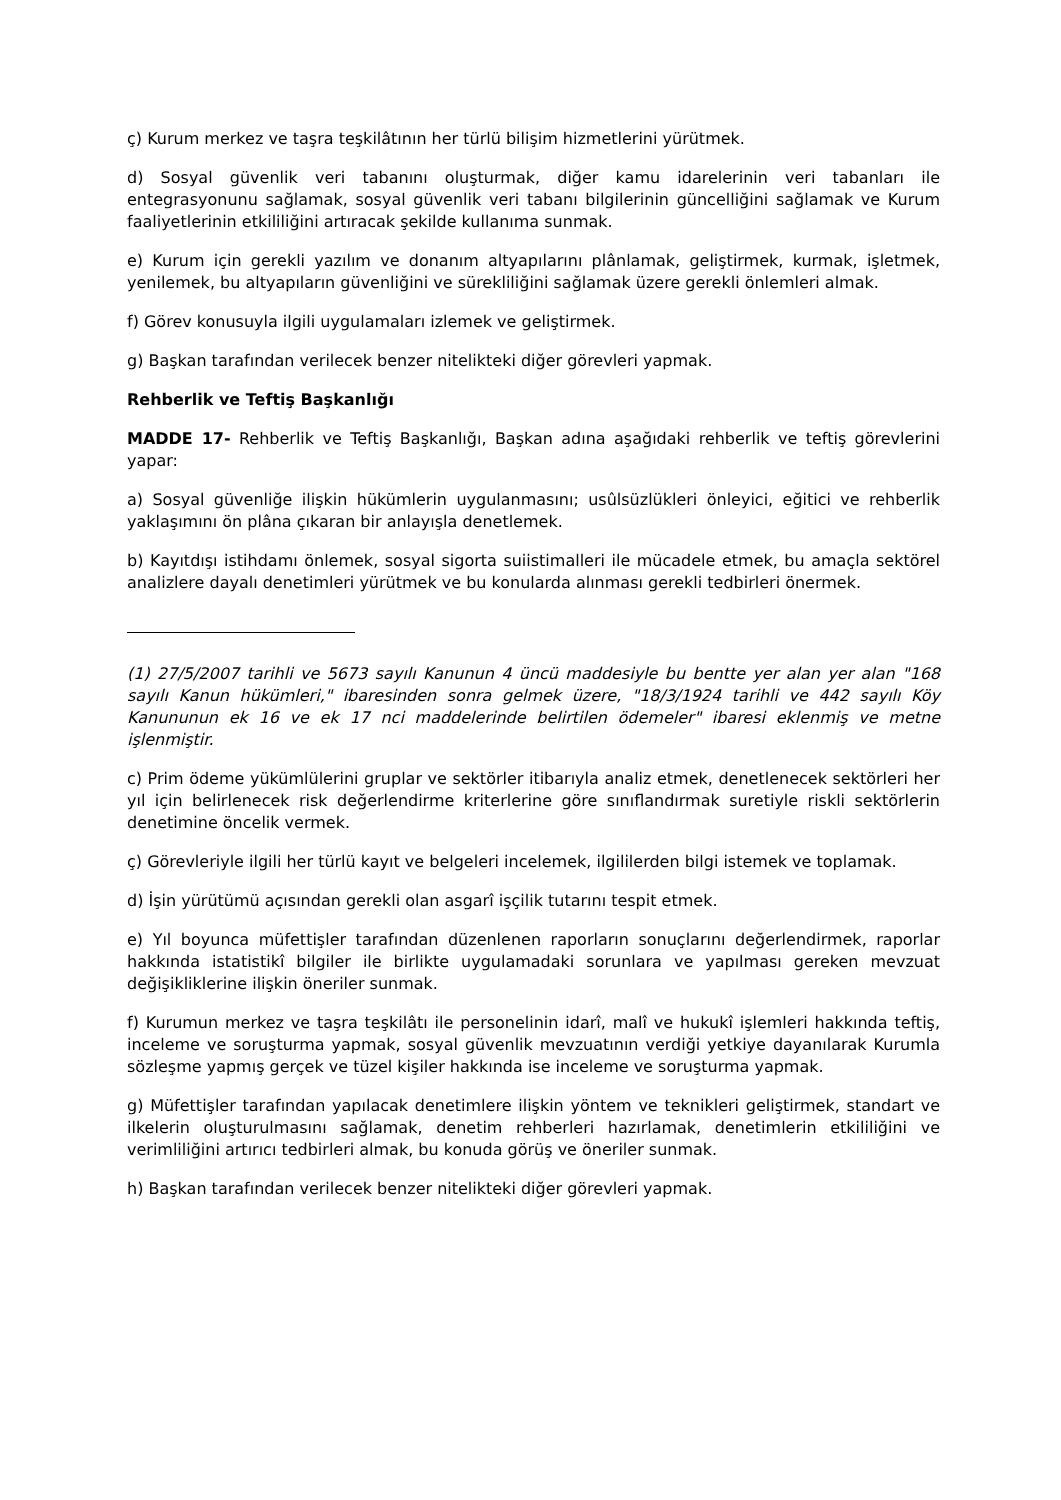ç) Kurum merkez ve taşra teşkilâtının her türlü bilişim hizmetlerini yürütmek.
d) Sosyal güvenlik veri tabanını oluşturmak, diğer kamu idarelerinin veri tabanları ile entegrasyonunu sağlamak, sosyal güvenlik veri tabanı bilgilerinin güncelliğini sağlamak ve Kurum faaliyetlerinin etkililiğini artıracak şekilde kullanıma sunmak.
e) Kurum için gerekli yazılım ve donanım altyapılarını plânlamak, geliştirmek, kurmak, işletmek, yenilemek, bu altyapıların güvenliğini ve sürekliliğini sağlamak üzere gerekli önlemleri almak.
f) Görev konusuyla ilgili uygulamaları izlemek ve geliştirmek.
g) Başkan tarafından verilecek benzer nitelikteki diğer görevleri yapmak.
Rehberlik ve Teftiş Başkanlığı
MADDE 17- Rehberlik ve Teftiş Başkanlığı, Başkan adına aşağıdaki rehberlik ve teftiş görevlerini yapar:
a) Sosyal güvenliğe ilişkin hükümlerin uygulanmasını; usûlsüzlükleri önleyici, eğitici ve rehberlik yaklaşımını ön plâna çıkaran bir anlayışla denetlemek.
b) Kayıtdışı istihdamı önlemek, sosyal sigorta suiistimalleri ile mücadele etmek, bu amaçla sektörel analizlere dayalı denetimleri yürütmek ve bu konularda alınması gerekli tedbirleri önermek.
(1) 27/5/2007 tarihli ve 5673 sayılı Kanunun 4 üncü maddesiyle bu bentte yer alan yer alan "168 sayılı Kanun hükümleri," ibaresinden sonra gelmek üzere, "18/3/1924 tarihli ve 442 sayılı Köy Kanununun ek 16 ve ek 17 nci maddelerinde belirtilen ödemeler" ibaresi eklenmiş ve metne işlenmiştir.
c) Prim ödeme yükümlülerini gruplar ve sektörler itibarıyla analiz etmek, denetlenecek sektörleri her yıl için belirlenecek risk değerlendirme kriterlerine göre sınıflandırmak suretiyle riskli sektörlerin denetimine öncelik vermek.
ç) Görevleriyle ilgili her türlü kayıt ve belgeleri incelemek, ilgililerden bilgi istemek ve toplamak.
d) İşin yürütümü açısından gerekli olan asgarî işçilik tutarını tespit etmek.
e) Yıl boyunca müfettişler tarafından düzenlenen raporların sonuçlarını değerlendirmek, raporlar hakkında istatistikî bilgiler ile birlikte uygulamadaki sorunlara ve yapılması gereken mevzuat değişikliklerine ilişkin öneriler sunmak.
f) Kurumun merkez ve taşra teşkilâtı ile personelinin idarî, malî ve hukukî işlemleri hakkında teftiş, inceleme ve soruşturma yapmak, sosyal güvenlik mevzuatının verdiği yetkiye dayanılarak Kurumla sözleşme yapmış gerçek ve tüzel kişiler hakkında ise inceleme ve soruşturma yapmak.
g) Müfettişler tarafından yapılacak denetimlere ilişkin yöntem ve teknikleri geliştirmek, standart ve ilkelerin oluşturulmasını sağlamak, denetim rehberleri hazırlamak, denetimlerin etkililiğini ve verimliliğini artırıcı tedbirleri almak, bu konuda görüş ve öneriler sunmak.
h) Başkan tarafından verilecek benzer nitelikteki diğer görevleri yapmak.